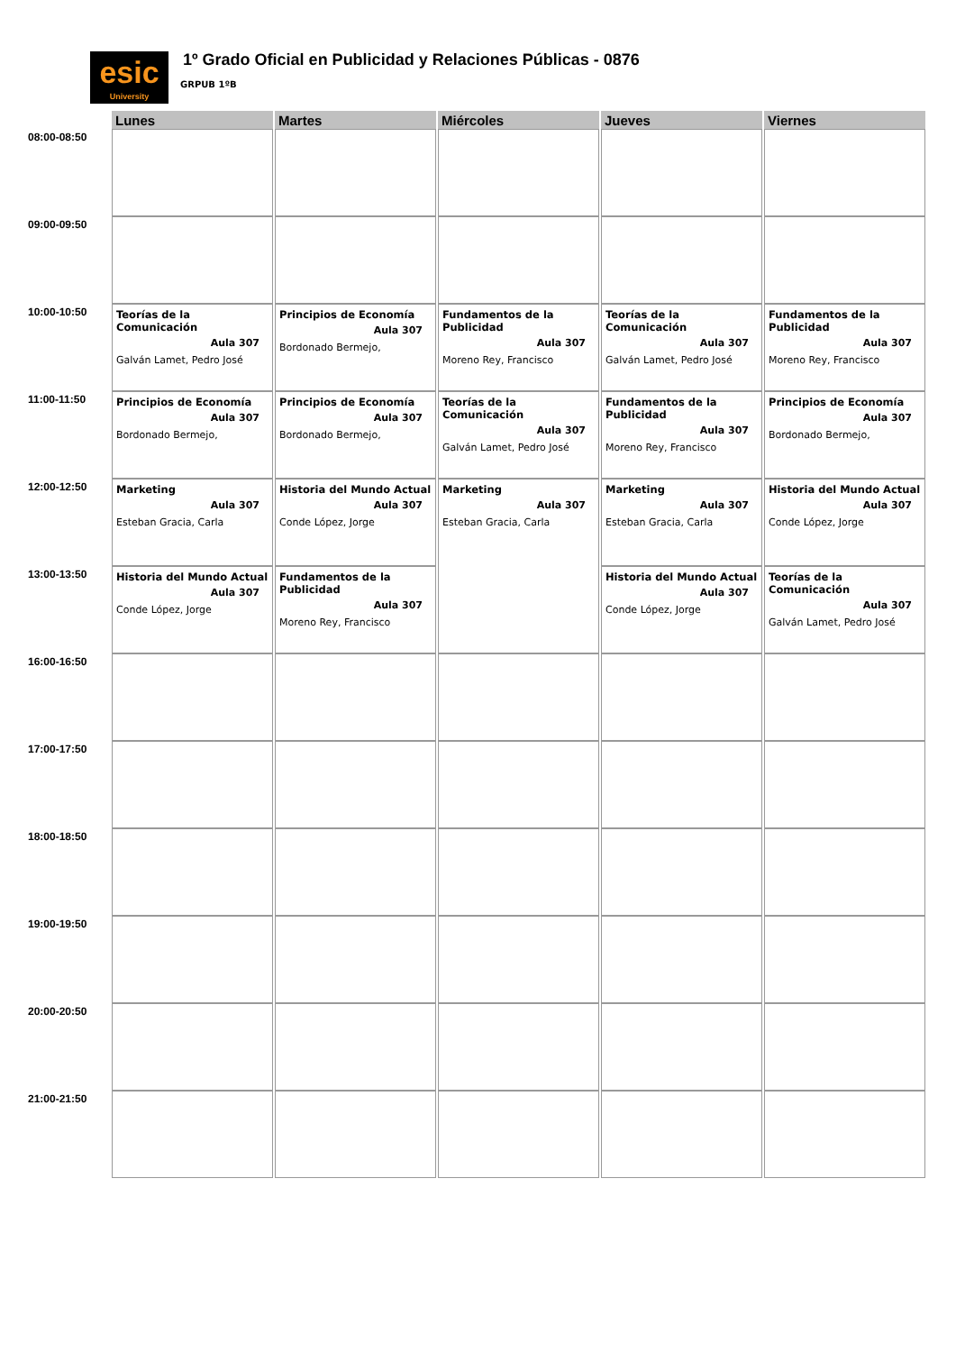esic
University
1º Grado Oficial en Publicidad y Relaciones Públicas - 0876
GRPUB 1ºB
| | Lunes | Martes | Miércoles | Jueves | Viernes |
| 08:00-08:50 | | | | | |
| 09:00-09:50 | | | | | |
| 10:00-10:50 | Teorías de la Comunicación Aula 307 Galván Lamet, Pedro José | Principios de Economía Aula 307 Bordonado Bermejo, | Fundamentos de la Publicidad Aula 307 Moreno Rey, Francisco | Teorías de la Comunicación Aula 307 Galván Lamet, Pedro José | Fundamentos de la Publicidad Aula 307 Moreno Rey, Francisco |
| 11:00-11:50 | Principios de Economía Aula 307 Bordonado Bermejo, | Principios de Economía Aula 307 Bordonado Bermejo, | Teorías de la Comunicación Aula 307 Galván Lamet, Pedro José | Fundamentos de la Publicidad Aula 307 Moreno Rey, Francisco | Principios de Economía Aula 307 Bordonado Bermejo, |
| 12:00-12:50 | Marketing Aula 307 Esteban Gracia, Carla | Historia del Mundo Actual Aula 307 Conde López, Jorge | Marketing Aula 307 Esteban Gracia, Carla | Marketing Aula 307 Esteban Gracia, Carla | Historia del Mundo Actual Aula 307 Conde López, Jorge |
| 13:00-13:50 | Historia del Mundo Actual Aula 307 Conde López, Jorge | Fundamentos de la Publicidad Aula 307 Moreno Rey, Francisco | | Historia del Mundo Actual Aula 307 Conde López, Jorge | Teorías de la Comunicación Aula 307 Galván Lamet, Pedro José |
| 16:00-16:50 | | | | | |
| 17:00-17:50 | | | | | |
| 18:00-18:50 | | | | | |
| 19:00-19:50 | | | | | |
| 20:00-20:50 | | | | | |
| 21:00-21:50 | | | | | |